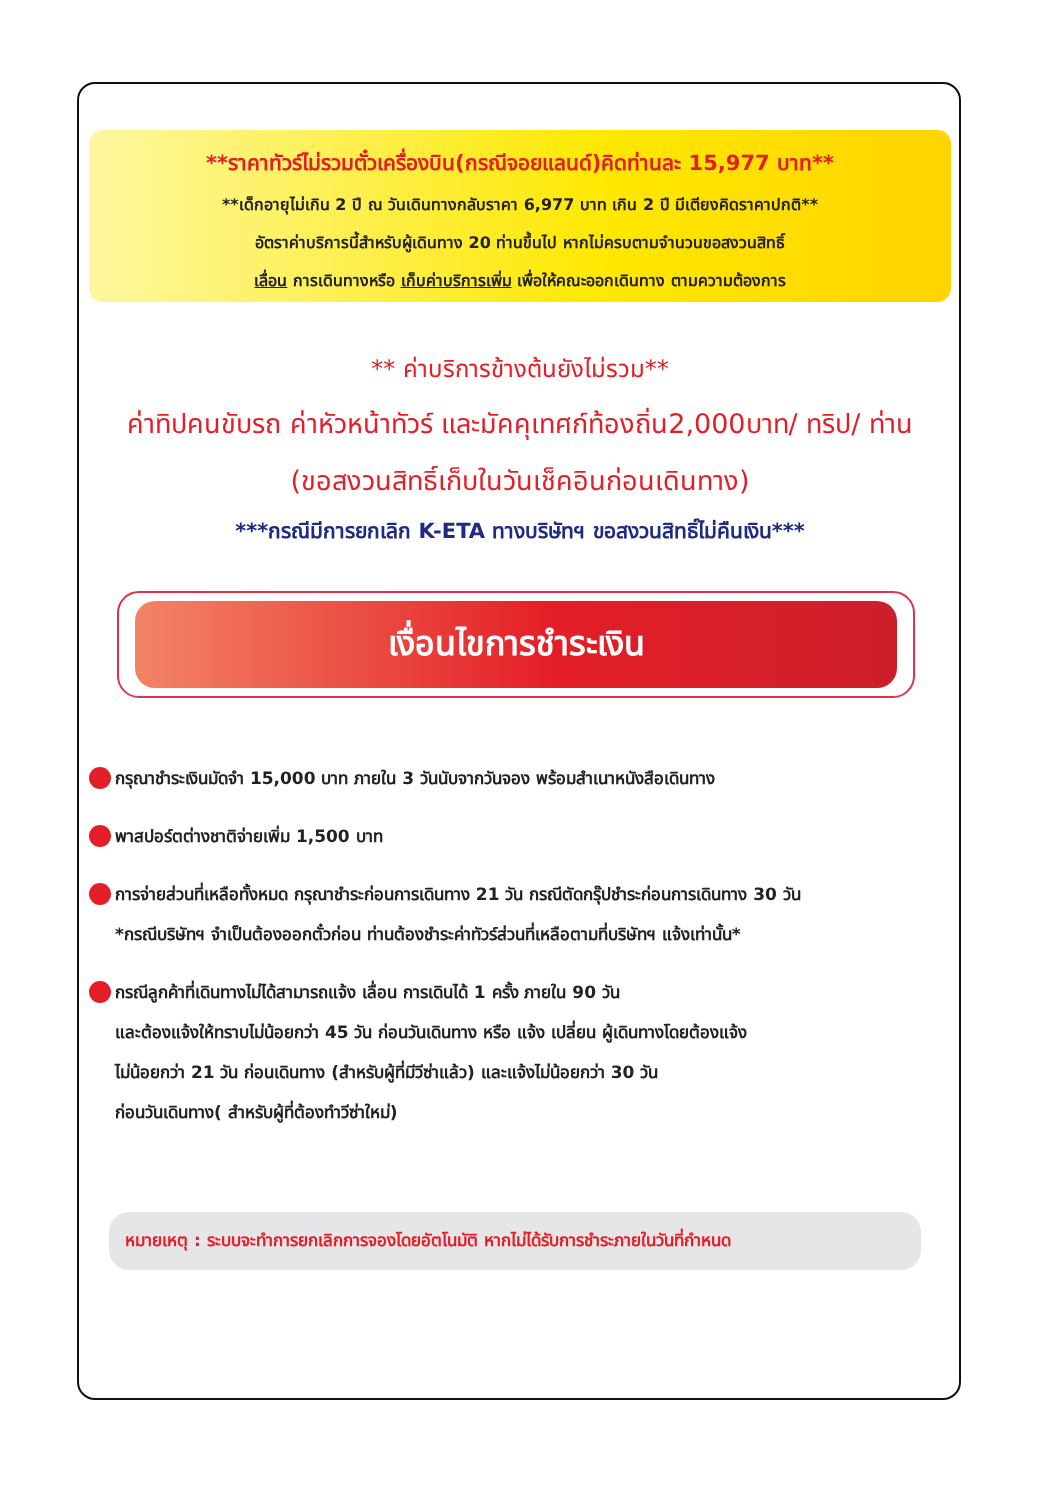**ราคาทัวร์ไม่รวมตั๋วเครื่องบิน(กรณีจอยแลนด์)คิดท่านละ 15,977 บาท**
**เด็กอายุไม่เกิน 2 ปี ณ วันเดินทางกลับราคา 6,977 บาท เกิน 2 ปี มีเตียงคิดราคาปกติ**
อัตราค่าบริการนี้สำหรับผู้เดินทาง 20 ท่านขึ้นไป หากไม่ครบตามจำนวนขอสงวนสิทธิ์
เลื่อน การเดินทางหรือ เก็บค่าบริการเพิ่ม เพื่อให้คณะออกเดินทาง ตามความต้องการ
** ค่าบริการข้างต้นยังไม่รวม**
ค่าทิปคนขับรถ ค่าหัวหน้าทัวร์ และมัคคุเทศก์ท้องถิ่น2,000บาท/ ทริป/ ท่าน
(ขอสงวนสิทธิ์เก็บในวันเช็คอินก่อนเดินทาง)
***กรณีมีการยกเลิก K-ETA ทางบริษัทฯ ขอสงวนสิทธิ์ไม่คืนเงิน***
เงื่อนไขการชำระเงิน
กรุณาชำระเงินมัดจำ 15,000 บาท ภายใน 3 วันนับจากวันจอง พร้อมสำเนาหนังสือเดินทาง
พาสปอร์ตต่างชาติจ่ายเพิ่ม 1,500 บาท
การจ่ายส่วนที่เหลือทั้งหมด กรุณาชำระก่อนการเดินทาง 21 วัน กรณีตัดกรุ๊ปชำระก่อนการเดินทาง 30 วัน
*กรณีบริษัทฯ จำเป็นต้องออกตั๋วก่อน ท่านต้องชำระค่าทัวร์ส่วนที่เหลือตามที่บริษัทฯ แจ้งเท่านั้น*
กรณีลูกค้าที่เดินทางไม่ได้สามารถแจ้ง เลื่อน การเดินได้ 1 ครั้ง ภายใน 90 วัน
และต้องแจ้งให้ทราบไม่น้อยกว่า 45 วัน ก่อนวันเดินทาง หรือ แจ้ง เปลี่ยน ผู้เดินทางโดยต้องแจ้ง
ไม่น้อยกว่า 21 วัน ก่อนเดินทาง (สำหรับผู้ที่มีวีซ่าแล้ว) และแจ้งไม่น้อยกว่า 30 วัน
ก่อนวันเดินทาง( สำหรับผู้ที่ต้องทำวีซ่าใหม่)
หมายเหตุ : ระบบจะทำการยกเลิกการจองโดยอัตโนมัติ หากไม่ได้รับการชำระภายในวันที่กำหนด